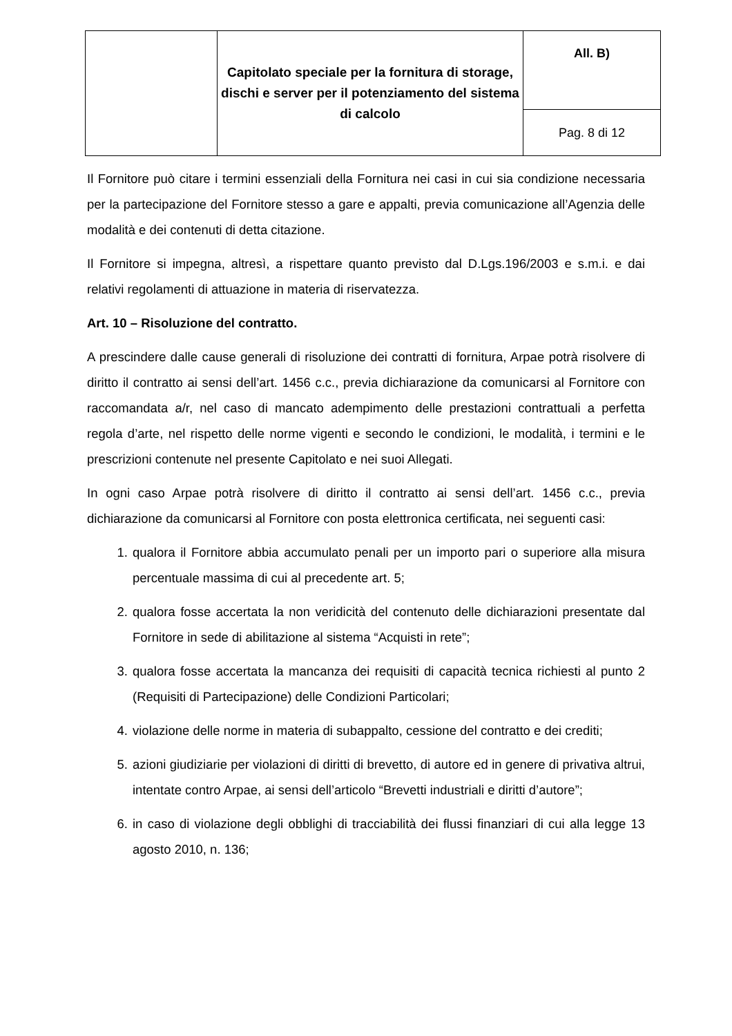| | Capitolato speciale per la fornitura di storage, dischi e server per il potenziamento del sistema di calcolo | All. B) |
| | | Pag. 8 di 12 |
Il Fornitore può citare i termini essenziali della Fornitura nei casi in cui sia condizione necessaria per la partecipazione del Fornitore stesso a gare e appalti, previa comunicazione all’Agenzia delle modalità e dei contenuti di detta citazione.
Il Fornitore si impegna, altresì, a rispettare quanto previsto dal D.Lgs.196/2003 e s.m.i. e dai relativi regolamenti di attuazione in materia di riservatezza.
Art. 10 – Risoluzione del contratto.
A prescindere dalle cause generali di risoluzione dei contratti di fornitura, Arpae potrà risolvere di diritto il contratto ai sensi dell’art. 1456 c.c., previa dichiarazione da comunicarsi al Fornitore con raccomandata a/r, nel caso di mancato adempimento delle prestazioni contrattuali a perfetta regola d’arte, nel rispetto delle norme vigenti e secondo le condizioni, le modalità, i termini e le prescrizioni contenute nel presente Capitolato e nei suoi Allegati.
In ogni caso Arpae potrà risolvere di diritto il contratto ai sensi dell’art. 1456 c.c., previa dichiarazione da comunicarsi al Fornitore con posta elettronica certificata, nei seguenti casi:
1. qualora il Fornitore abbia accumulato penali per un importo pari o superiore alla misura percentuale massima di cui al precedente art. 5;
2. qualora fosse accertata la non veridicità del contenuto delle dichiarazioni presentate dal Fornitore in sede di abilitazione al sistema “Acquisti in rete”;
3. qualora fosse accertata la mancanza dei requisiti di capacità tecnica richiesti al punto 2 (Requisiti di Partecipazione) delle Condizioni Particolari;
4. violazione delle norme in materia di subappalto, cessione del contratto e dei crediti;
5. azioni giudiziarie per violazioni di diritti di brevetto, di autore ed in genere di privativa altrui, intentate contro Arpae, ai sensi dell’articolo “Brevetti industriali e diritti d’autore”;
6. in caso di violazione degli obblighi di tracciabilità dei flussi finanziari di cui alla legge 13 agosto 2010, n. 136;